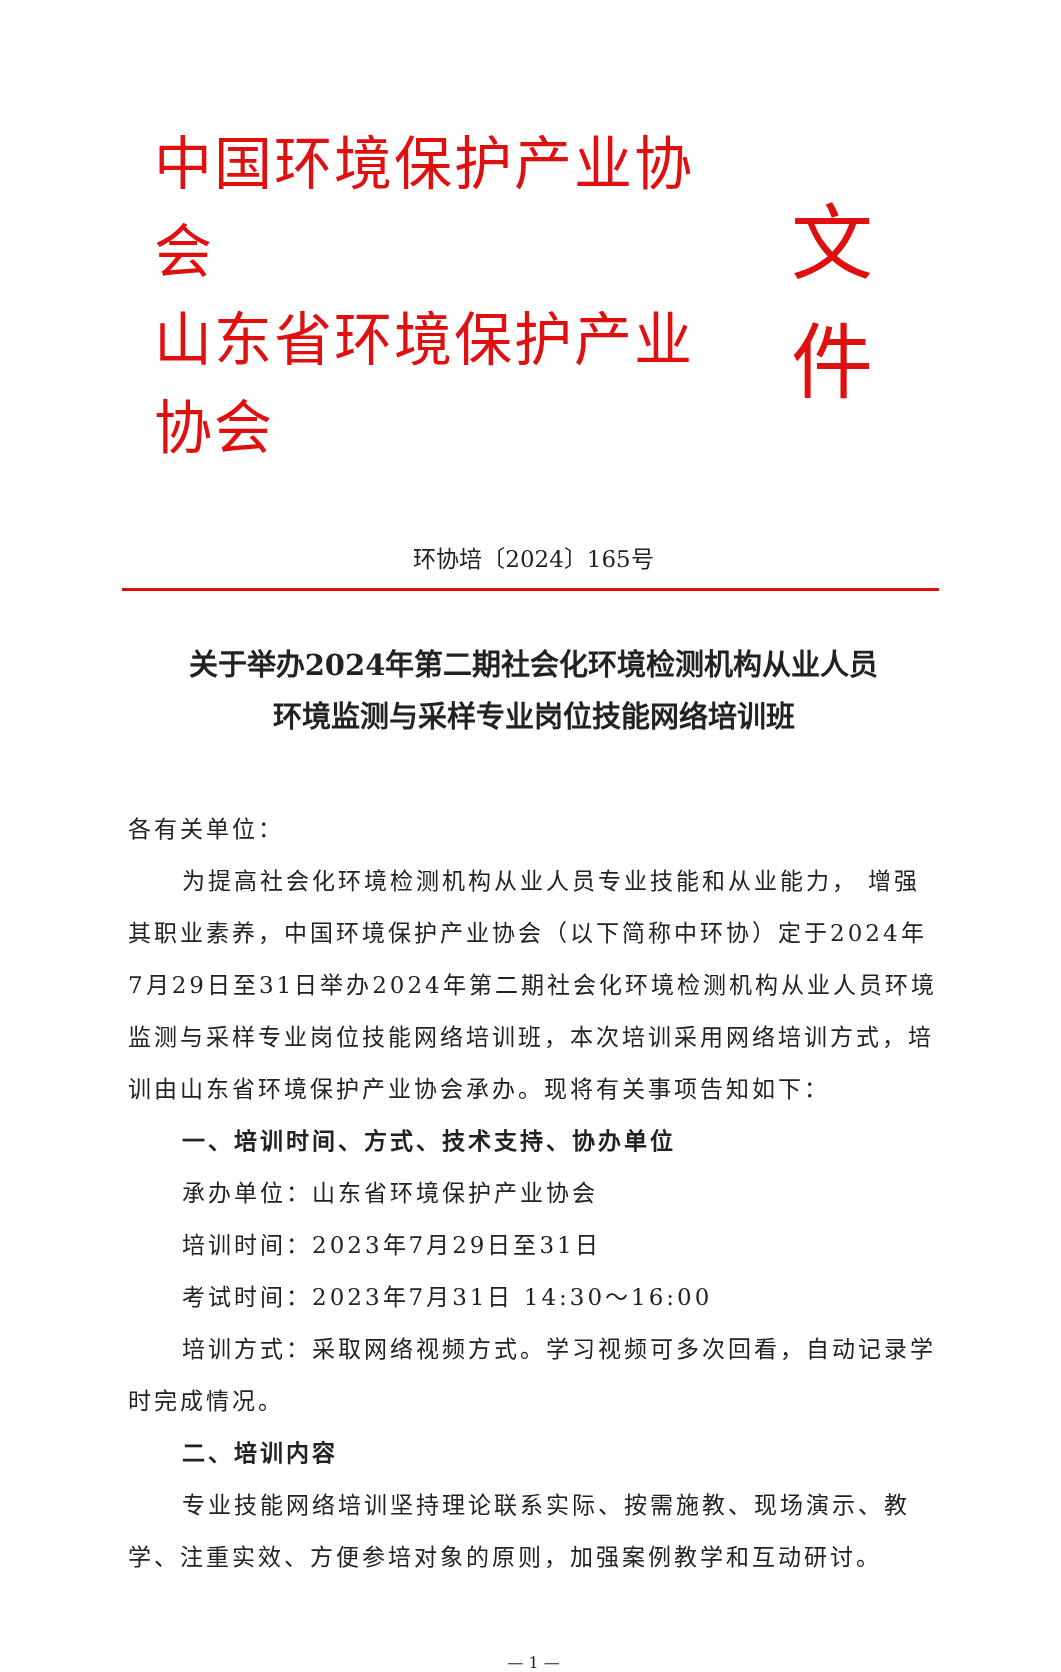中国环境保护产业协会
山东省环境保护产业协会
文件
环协培〔2024〕165号
关于举办2024年第二期社会化环境检测机构从业人员
环境监测与采样专业岗位技能网络培训班
各有关单位：
为提高社会化环境检测机构从业人员专业技能和从业能力， 增强其职业素养，中国环境保护产业协会（以下简称中环协）定于2024年7月29日至31日举办2024年第二期社会化环境检测机构从业人员环境监测与采样专业岗位技能网络培训班，本次培训采用网络培训方式，培训由山东省环境保护产业协会承办。现将有关事项告知如下：
一、培训时间、方式、技术支持、协办单位
承办单位：山东省环境保护产业协会
培训时间：2023年7月29日至31日
考试时间：2023年7月31日 14:30～16:00
培训方式：采取网络视频方式。学习视频可多次回看，自动记录学时完成情况。
二、培训内容
专业技能网络培训坚持理论联系实际、按需施教、现场演示、教学、注重实效、方便参培对象的原则，加强案例教学和互动研讨。
— 1 —